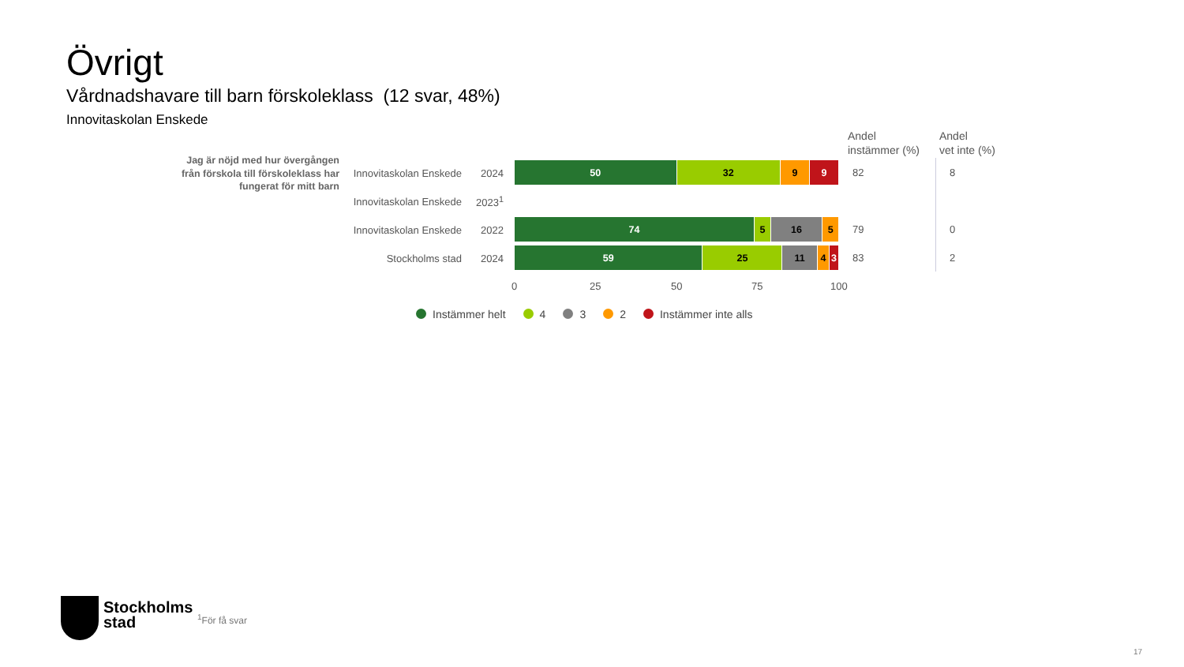Övrigt
Vårdnadshavare till barn förskoleklass (12 svar, 48%)
Innovitaskolan Enskede
Andel
instämmer (%)
Andel
vet inte (%)
Jag är nöjd med hur övergången från förskola till förskoleklass har fungerat för mitt barn
Innovitaskolan Enskede 2024
Innovitaskolan Enskede 2023<sup>1</sup>
Innovitaskolan Enskede 2022
Stockholms stad 2024
50 32 9 9
74 5 16 5
59 25 11 4 3
82 8
79 0
83 2
0 25 50 75 100
Instämmer helt 4 3 2 Instämmer inte alls
Stockholms
stad
<sup>1</sup> För få svar
17